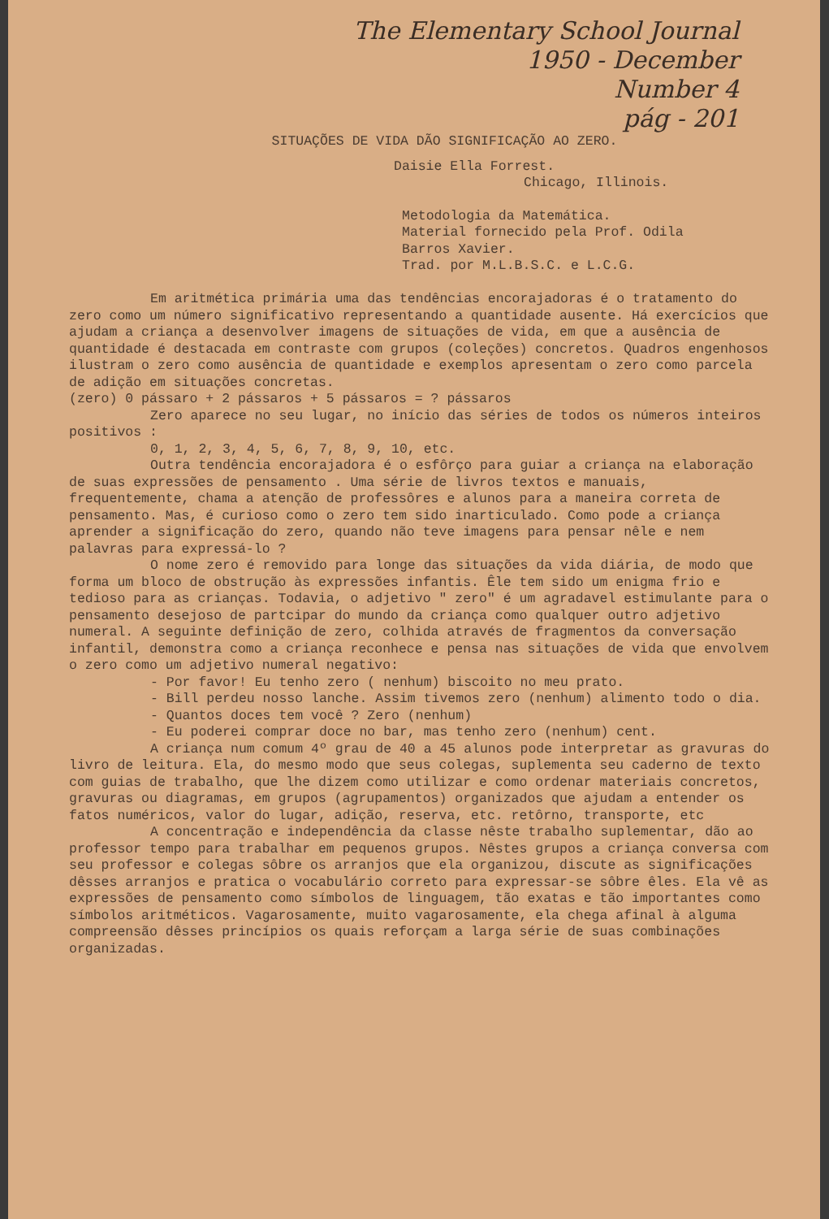The Elementary School Journal
1950 - December
Number 4
pág - 201
SITUAÇÕES DE VIDA DÃO SIGNIFICAÇÃO AO ZERO.
Daisie Ella Forrest.
Chicago, Illinois.
Metodologia da Matemática.
Material fornecido pela Prof. Odila
Barros Xavier.
Trad. por M.L.B.S.C. e L.C.G.
Em aritmética primária uma das tendências encorajadoras é o tratamento do zero como um número significativo representando a quantidade ausente. Há exercícios que ajudam a criança a desenvolver imagens de situações de vida, em que a ausência de quantidade é destacada em contraste com grupos (coleções) concretos. Quadros engenhosos ilustram o zero como ausência de quantidade e exemplos apresentam o zero como parcela de adição em situações concretas.
(zero) 0 pássaro + 2 pássaros + 5 pássaros = ? pássaros
Zero aparece no seu lugar, no início das séries de todos os números inteiros positivos :
0, 1, 2, 3, 4, 5, 6, 7, 8, 9, 10, etc.
Outra tendência encorajadora é o esfôrço para guiar a criança na elaboração de suas expressões de pensamento . Uma série de livros textos e manuais, frequentemente, chama a atenção de professôres e alunos para a maneira correta de pensamento. Mas, é curioso como o zero tem sido inarticulado. Como pode a criança aprender a significação do zero, quando não teve imagens para pensar nêle e nem palavras para expressá-lo ?
O nome zero é removido para longe das situações da vida diária, de modo que forma um bloco de obstrução às expressões infantis. Êle tem sido um enigma frio e tedioso para as crianças. Todavia, o adjetivo " zero" é um agradavel estimulante para o pensamento desejoso de partcipar do mundo da criança como qualquer outro adjetivo numeral. A seguinte definição de zero, colhida através de fragmentos da conversação infantil, demonstra como a criança reconhece e pensa nas situações de vida que envolvem o zero como um adjetivo numeral negativo:
- Por favor! Eu tenho zero ( nenhum) biscoito no meu prato.
- Bill perdeu nosso lanche. Assim tivemos zero (nenhum) alimento todo o dia.
- Quantos doces tem você ? Zero (nenhum)
- Eu poderei comprar doce no bar, mas tenho zero (nenhum) cent.
A criança num comum 4º grau de 40 a 45 alunos pode interpretar as gravuras do livro de leitura. Ela, do mesmo modo que seus colegas, suplementa seu caderno de texto com guias de trabalho, que lhe dizem como utilizar e como ordenar materiais concretos, gravuras ou diagramas, em grupos (agrupamentos) organizados que ajudam a entender os fatos numéricos, valor do lugar, adição, reserva, etc. retôrno, transporte, etc
A concentração e independência da classe nêste trabalho suplementar, dão ao professor tempo para trabalhar em pequenos grupos. Nêstes grupos a criança conversa com seu professor e colegas sôbre os arranjos que ela organizou, discute as significações dêsses arranjos e pratica o vocabulário correto para expressar-se sôbre êles. Ela vê as expressões de pensamento como símbolos de linguagem, tão exatas e tão importantes como símbolos aritméticos. Vagarosamente, muito vagarosamente, ela chega afinal à alguma compreensão dêsses princípios os quais reforçam a larga série de suas combinações organizadas.